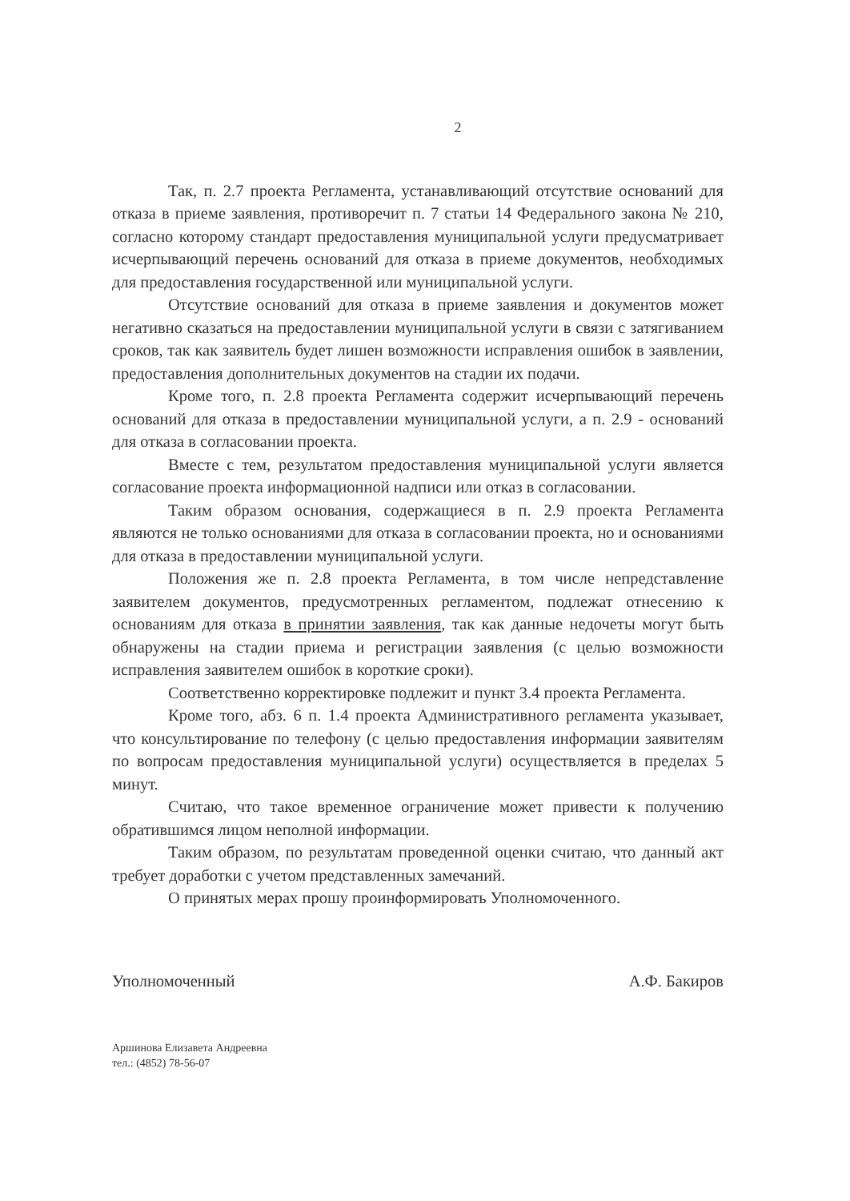2
Так, п. 2.7 проекта Регламента, устанавливающий отсутствие оснований для отказа в приеме заявления, противоречит п. 7 статьи 14 Федерального закона № 210, согласно которому стандарт предоставления муниципальной услуги предусматривает исчерпывающий перечень оснований для отказа в приеме документов, необходимых для предоставления государственной или муниципальной услуги.
Отсутствие оснований для отказа в приеме заявления и документов может негативно сказаться на предоставлении муниципальной услуги в связи с затягиванием сроков, так как заявитель будет лишен возможности исправления ошибок в заявлении, предоставления дополнительных документов на стадии их подачи.
Кроме того, п. 2.8 проекта Регламента содержит исчерпывающий перечень оснований для отказа в предоставлении муниципальной услуги, а п. 2.9 - оснований для отказа в согласовании проекта.
Вместе с тем, результатом предоставления муниципальной услуги является согласование проекта информационной надписи или отказ в согласовании.
Таким образом основания, содержащиеся в п. 2.9 проекта Регламента являются не только основаниями для отказа в согласовании проекта, но и основаниями для отказа в предоставлении муниципальной услуги.
Положения же п. 2.8 проекта Регламента, в том числе непредставление заявителем документов, предусмотренных регламентом, подлежат отнесению к основаниям для отказа в принятии заявления, так как данные недочеты могут быть обнаружены на стадии приема и регистрации заявления (с целью возможности исправления заявителем ошибок в короткие сроки).
Соответственно корректировке подлежит и пункт 3.4 проекта Регламента.
Кроме того, абз. 6 п. 1.4 проекта Административного регламента указывает, что консультирование по телефону (с целью предоставления информации заявителям по вопросам предоставления муниципальной услуги) осуществляется в пределах 5 минут.
Считаю, что такое временное ограничение может привести к получению обратившимся лицом неполной информации.
Таким образом, по результатам проведенной оценки считаю, что данный акт требует доработки с учетом представленных замечаний.
О принятых мерах прошу проинформировать Уполномоченного.
Уполномоченный А.Ф. Бакиров
Аршинова Елизавета Андреевна
тел.: (4852) 78-56-07